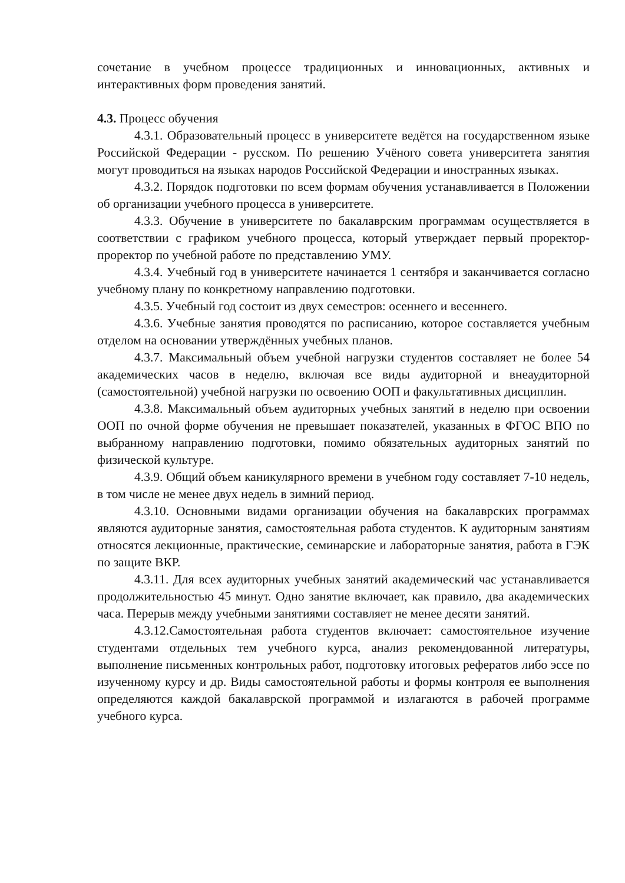сочетание в учебном процессе традиционных и инновационных, активных и интерактивных форм проведения занятий.
4.3. Процесс обучения
4.3.1. Образовательный процесс в университете ведётся на государственном языке Российской Федерации - русском. По решению Учёного совета университета занятия могут проводиться на языках народов Российской Федерации и иностранных языках.
4.3.2. Порядок подготовки по всем формам обучения устанавливается в Положении об организации учебного процесса в университете.
4.3.3. Обучение в университете по бакалаврским программам осуществляется в соответствии с графиком учебного процесса, который утверждает первый проректор-проректор по учебной работе по представлению УМУ.
4.3.4. Учебный год в университете начинается 1 сентября и заканчивается согласно учебному плану по конкретному направлению подготовки.
4.3.5. Учебный год состоит из двух семестров: осеннего и весеннего.
4.3.6. Учебные занятия проводятся по расписанию, которое составляется учебным отделом на основании утверждённых учебных планов.
4.3.7. Максимальный объем учебной нагрузки студентов составляет не более 54 академических часов в неделю, включая все виды аудиторной и внеаудиторной (самостоятельной) учебной нагрузки по освоению ООП и факультативных дисциплин.
4.3.8. Максимальный объем аудиторных учебных занятий в неделю при освоении ООП по очной форме обучения не превышает показателей, указанных в ФГОС ВПО по выбранному направлению подготовки, помимо обязательных аудиторных занятий по физической культуре.
4.3.9. Общий объем каникулярного времени в учебном году составляет 7-10 недель, в том числе не менее двух недель в зимний период.
4.3.10. Основными видами организации обучения на бакалаврских программах являются аудиторные занятия, самостоятельная работа студентов. К аудиторным занятиям относятся лекционные, практические, семинарские и лабораторные занятия, работа в ГЭК по защите ВКР.
4.3.11. Для всех аудиторных учебных занятий академический час устанавливается продолжительностью 45 минут. Одно занятие включает, как правило, два академических часа. Перерыв между учебными занятиями составляет не менее десяти занятий.
4.3.12.Самостоятельная работа студентов включает: самостоятельное изучение студентами отдельных тем учебного курса, анализ рекомендованной литературы, выполнение письменных контрольных работ, подготовку итоговых рефератов либо эссе по изученному курсу и др. Виды самостоятельной работы и формы контроля ее выполнения определяются каждой бакалаврской программой и излагаются в рабочей программе учебного курса.